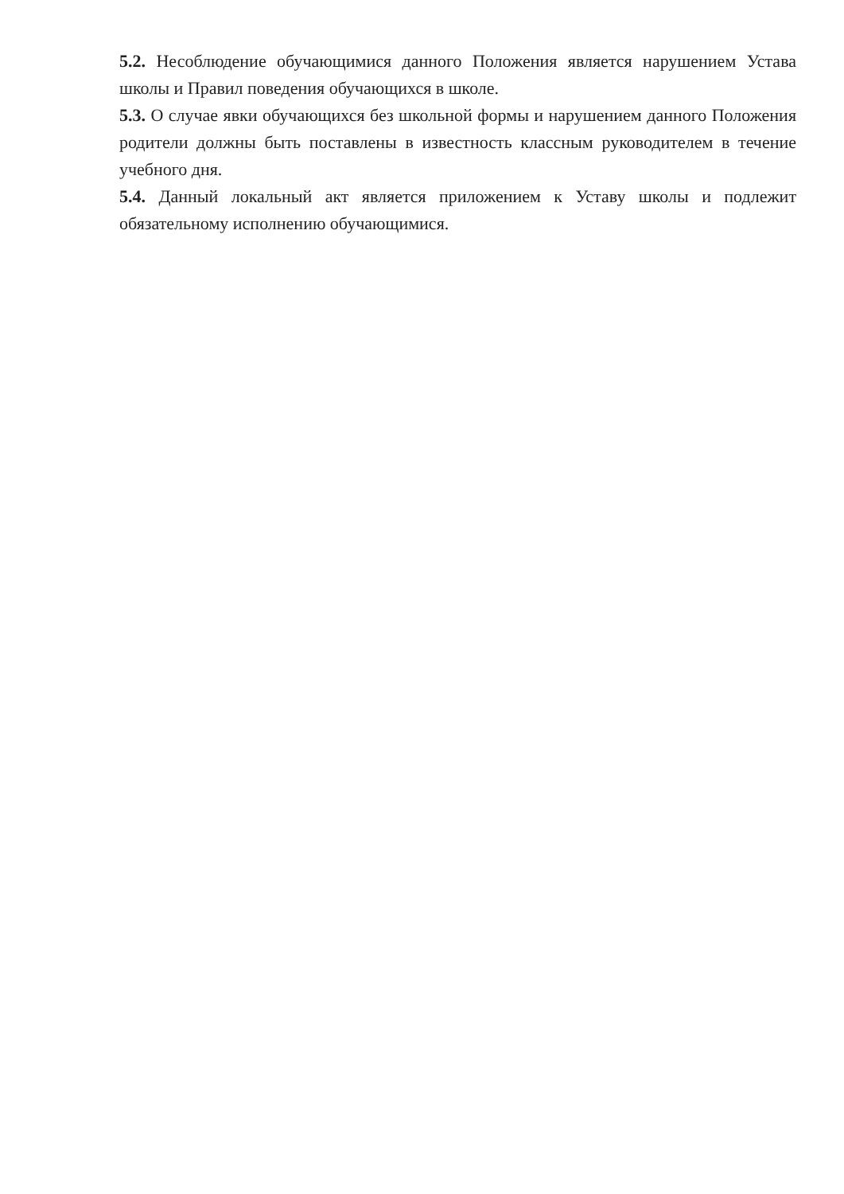5.2. Несоблюдение обучающимися данного Положения является нарушением Устава школы и Правил поведения обучающихся в школе.
5.3. О случае явки обучающихся без школьной формы и нарушением данного Положения родители должны быть поставлены в известность классным руководителем в течение учебного дня.
5.4. Данный локальный акт является приложением к Уставу школы и подлежит обязательному исполнению обучающимися.